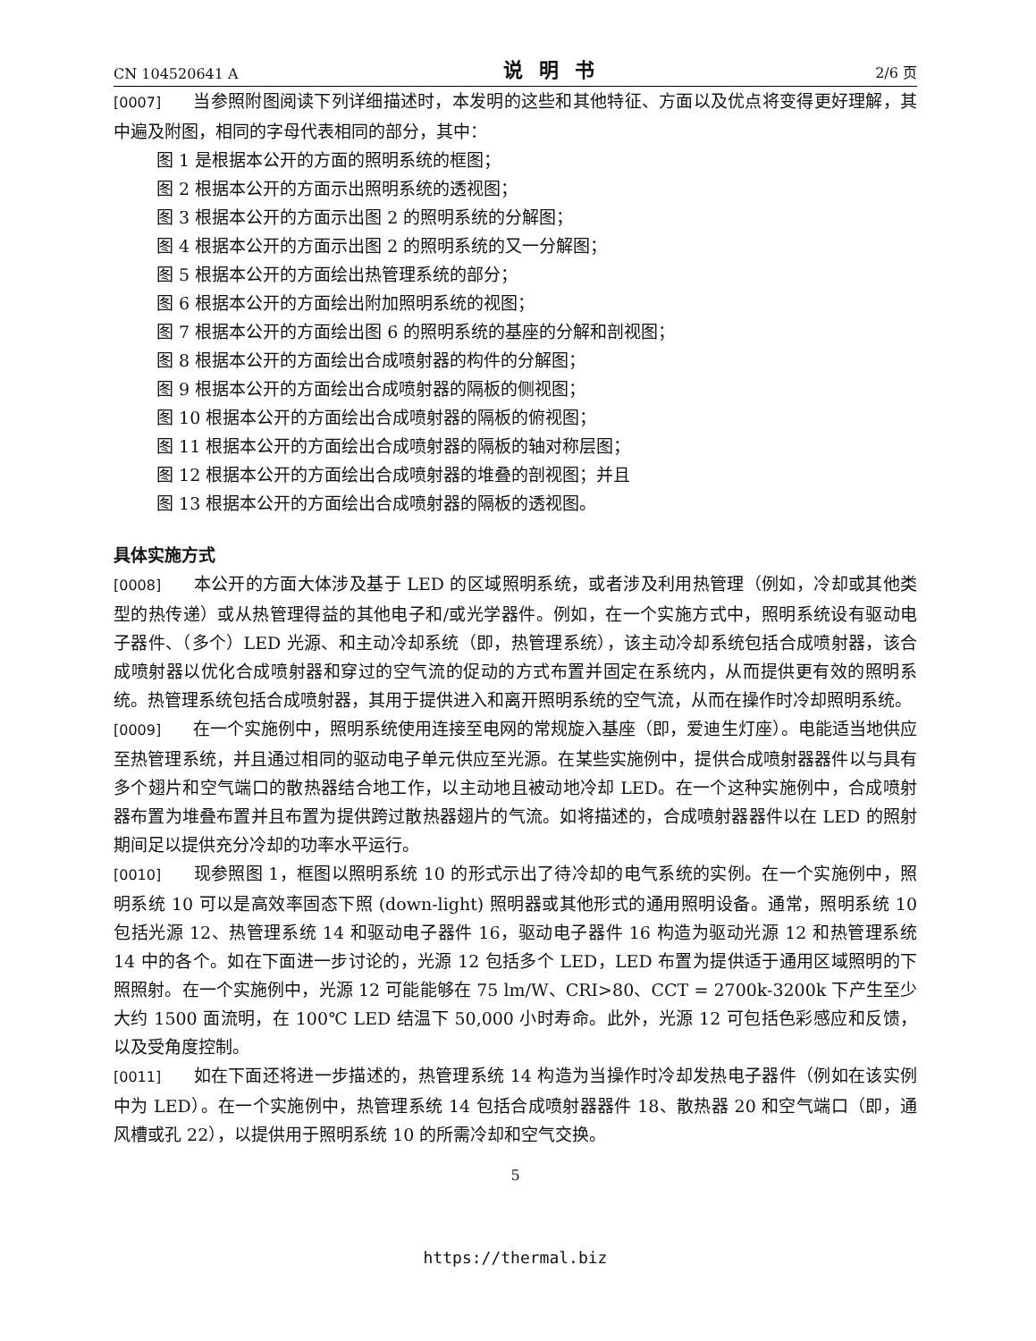CN 104520641 A 说明书 2/6 页
[0007] 当参照附图阅读下列详细描述时，本发明的这些和其他特征、方面以及优点将变得更好理解，其中遍及附图，相同的字母代表相同的部分，其中：
图 1 是根据本公开的方面的照明系统的框图；
图 2 根据本公开的方面示出照明系统的透视图；
图 3 根据本公开的方面示出图 2 的照明系统的分解图；
图 4 根据本公开的方面示出图 2 的照明系统的又一分解图；
图 5 根据本公开的方面绘出热管理系统的部分；
图 6 根据本公开的方面绘出附加照明系统的视图；
图 7 根据本公开的方面绘出图 6 的照明系统的基座的分解和剖视图；
图 8 根据本公开的方面绘出合成喷射器的构件的分解图；
图 9 根据本公开的方面绘出合成喷射器的隔板的侧视图；
图 10 根据本公开的方面绘出合成喷射器的隔板的俯视图；
图 11 根据本公开的方面绘出合成喷射器的隔板的轴对称层图；
图 12 根据本公开的方面绘出合成喷射器的堆叠的剖视图；并且
图 13 根据本公开的方面绘出合成喷射器的隔板的透视图。
具体实施方式
[0008] 本公开的方面大体涉及基于 LED 的区域照明系统，或者涉及利用热管理（例如，冷却或其他类型的热传递）或从热管理得益的其他电子和/或光学器件。例如，在一个实施方式中，照明系统设有驱动电子器件、（多个）LED 光源、和主动冷却系统（即，热管理系统），该主动冷却系统包括合成喷射器，该合成喷射器以优化合成喷射器和穿过的空气流的促动的方式布置并固定在系统内，从而提供更有效的照明系统。热管理系统包括合成喷射器，其用于提供进入和离开照明系统的空气流，从而在操作时冷却照明系统。
[0009] 在一个实施例中，照明系统使用连接至电网的常规旋入基座（即，爱迪生灯座）。电能适当地供应至热管理系统，并且通过相同的驱动电子单元供应至光源。在某些实施例中，提供合成喷射器器件以与具有多个翅片和空气端口的散热器结合地工作，以主动地且被动地冷却 LED。在一个这种实施例中，合成喷射器布置为堆叠布置并且布置为提供跨过散热器翅片的气流。如将描述的，合成喷射器器件以在 LED 的照射期间足以提供充分冷却的功率水平运行。
[0010] 现参照图 1，框图以照明系统 10 的形式示出了待冷却的电气系统的实例。在一个实施例中，照明系统 10 可以是高效率固态下照 (down-light) 照明器或其他形式的通用照明设备。通常，照明系统 10 包括光源 12、热管理系统 14 和驱动电子器件 16，驱动电子器件 16 构造为驱动光源 12 和热管理系统 14 中的各个。如在下面进一步讨论的，光源 12 包括多个 LED，LED 布置为提供适于通用区域照明的下照照射。在一个实施例中，光源 12 可能能够在 75 lm/W、CRI>80、CCT = 2700k-3200k 下产生至少大约 1500 面流明，在 100℃ LED 结温下 50,000 小时寿命。此外，光源 12 可包括色彩感应和反馈，以及受角度控制。
[0011] 如在下面还将进一步描述的，热管理系统 14 构造为当操作时冷却发热电子器件（例如在该实例中为 LED）。在一个实施例中，热管理系统 14 包括合成喷射器器件 18、散热器 20 和空气端口（即，通风槽或孔 22），以提供用于照明系统 10 的所需冷却和空气交换。
5
https://thermal.biz